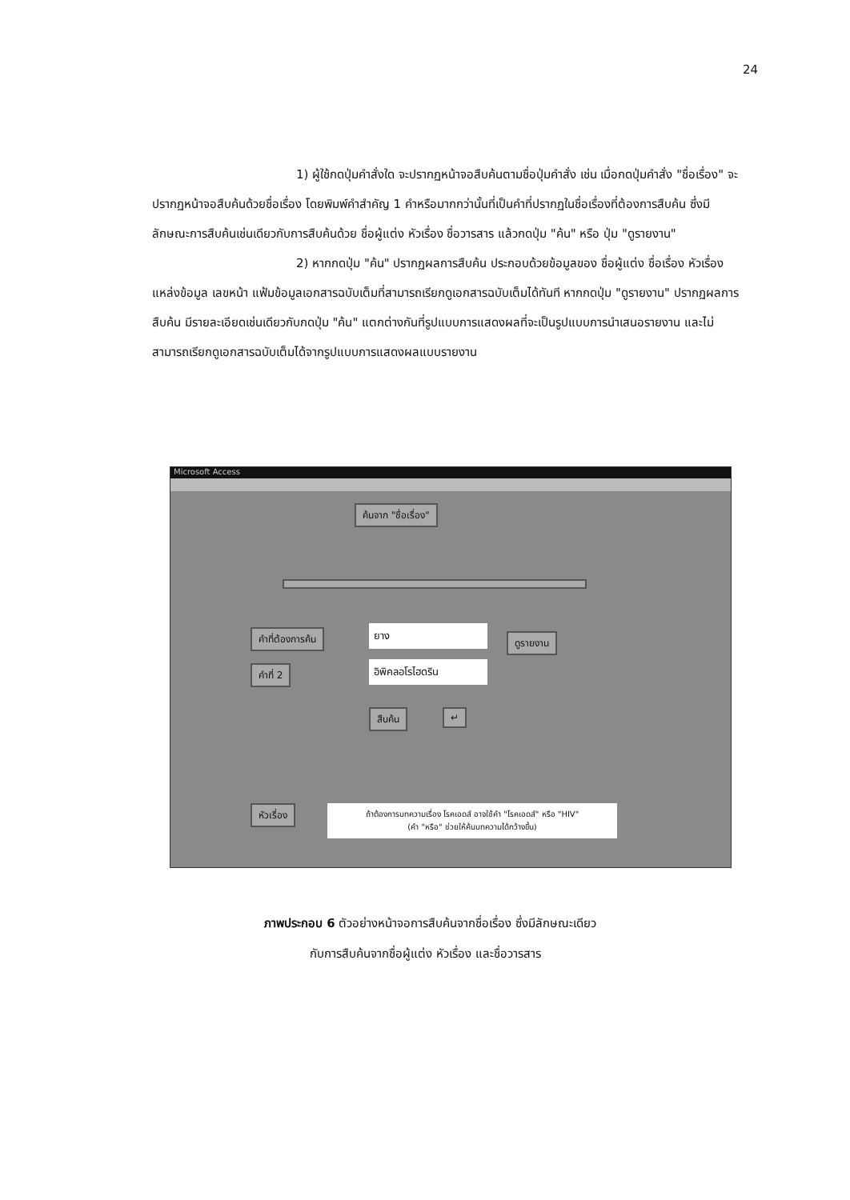24
1) ผู้ใช้กดปุ่มคำสั่งใด จะปรากฏหน้าจอสืบค้นตามชื่อปุ่มคำสั่ง เช่น เมื่อกดปุ่มคำสั่ง "ชื่อเรื่อง" จะปรากฏหน้าจอสืบค้นด้วยชื่อเรื่อง โดยพิมพ์คำสำคัญ 1 คำหรือมากกว่านั้นที่เป็นคำที่ปรากฏในชื่อเรื่องที่ต้องการสืบค้น ซึ่งมีลักษณะการสืบค้นเช่นเดียวกับการสืบค้นด้วย ชื่อผู้แต่ง หัวเรื่อง ชื่อวารสาร แล้วกดปุ่ม "ค้น" หรือ ปุ่ม "ดูรายงาน"
2) หากกดปุ่ม "ค้น" ปรากฏผลการสืบค้น ประกอบด้วยข้อมูลของ ชื่อผู้แต่ง ชื่อเรื่อง หัวเรื่อง แหล่งข้อมูล เลขหน้า แฟ้มข้อมูลเอกสารฉบับเต็มที่สามารถเรียกดูเอกสารฉบับเต็มได้ทันที หากกดปุ่ม "ดูรายงาน" ปรากฏผลการสืบค้น มีรายละเอียดเช่นเดียวกับกดปุ่ม "ค้น" แตกต่างกันที่รูปแบบการแสดงผลที่จะเป็นรูปแบบการนำเสนอรายงาน และไม่สามารถเรียกดูเอกสารฉบับเต็มได้จากรูปแบบการแสดงผลแบบรายงาน
Microsoft Access
ค้นจาก "ชื่อเรื่อง"
คำที่ต้องการค้น ยาง
ดูรายงาน
คำที่ 2 อิพิคลอโรไฮดริน
สืบค้น ↵
หัวเรื่อง
ถ้าต้องการบทความเรื่อง โรคเอดส์ อาจใช้คำ "โรคเอดส์" หรือ "HIV"
(คำ "หรือ" ช่วยให้ค้นบทความได้กว้างขึ้น)
ภาพประกอบ 6 ตัวอย่างหน้าจอการสืบค้นจากชื่อเรื่อง ซึ่งมีลักษณะเดียว
กับการสืบค้นจากชื่อผู้แต่ง หัวเรื่อง และชื่อวารสาร